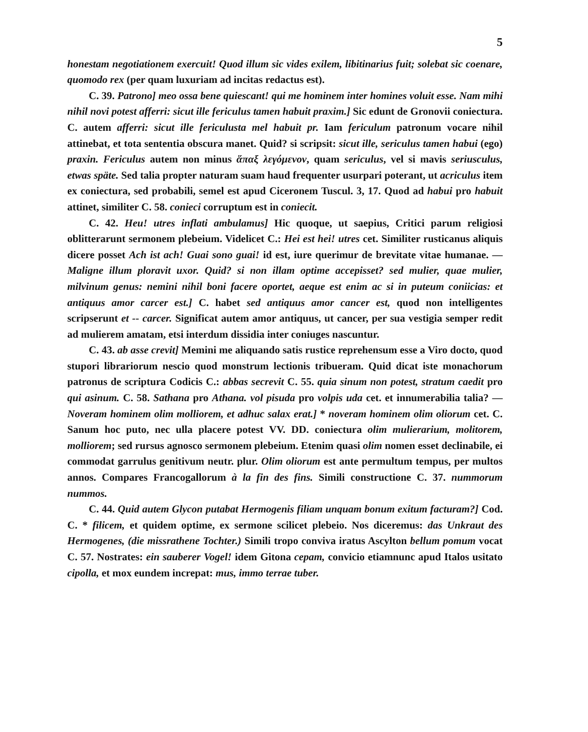5
honestam negotiationem exercuit! Quod illum sic vides exilem, libitinarius fuit; solebat sic coenare, quomodo rex (per quam luxuriam ad incitas redactus est).
C. 39. Patrono] meo ossa bene quiescant! qui me hominem inter homines voluit esse. Nam mihi nihil novi potest afferri: sicut ille fericulus tamen habuit praxim.] Sic edunt de Gronovii coniectura. C. autem afferri: sicut ille fericulusta mel habuit pr. Iam fericulum patronum vocare nihil attinebat, et tota sententia obscura manet. Quid? si scripsit: sicut ille, sericulus tamen habui (ego) praxin. Fericulus autem non minus ἅπαξ λεγόμενον, quam sericulus, vel si mavis seriusculus, etwas späte. Sed talia propter naturam suam haud frequenter usurpari poterant, ut acriculus item ex coniectura, sed probabili, semel est apud Ciceronem Tuscul. 3, 17. Quod ad habui pro habuit attinet, similiter C. 58. conieci corruptum est in coniecit.
C. 42. Heu! utres inflati ambulamus] Hic quoque, ut saepius, Critici parum religiosi oblitterarunt sermonem plebeium. Videlicet C.: Hei est hei! utres cet. Similiter rusticanus aliquis dicere posset Ach ist ach! Guai sono guai! id est, iure querimur de brevitate vitae humanae. — Maligne illum ploravit uxor. Quid? si non illam optime accepisset? sed mulier, quae mulier, milvinum genus: nemini nihil boni facere oportet, aeque est enim ac si in puteum coniicias: et antiquus amor carcer est.] C. habet sed antiquus amor cancer est, quod non intelligentes scripserunt et -- carcer. Significat autem amor antiquus, ut cancer, per sua vestigia semper redit ad mulierem amatam, etsi interdum dissidia inter coniuges nascuntur.
C. 43. ab asse crevit] Memini me aliquando satis rustice reprehensum esse a Viro docto, quod stupori librariorum nescio quod monstrum lectionis tribueram. Quid dicat iste monachorum patronus de scriptura Codicis C.: abbas secrevit C. 55. quia sinum non potest, stratum caedit pro qui asinum. C. 58. Sathana pro Athana. vol pisuda pro volpis uda cet. et innumerabilia talia? — Noveram hominem olim molliorem, et adhuc salax erat.] * noveram hominem olim oliorum cet. C. Sanum hoc puto, nec ulla placere potest VV. DD. coniectura olim mulierarium, molitorem, molliorem; sed rursus agnosco sermonem plebeium. Etenim quasi olim nomen esset declinabile, ei commodat garrulus genitivum neutr. plur. Olim oliorum est ante permultum tempus, per multos annos. Compares Francogallorum à la fin des fins. Simili constructione C. 37. nummorum nummos.
C. 44. Quid autem Glycon putabat Hermogenis filiam unquam bonum exitum facturam?] Cod. C. * filicem, et quidem optime, ex sermone scilicet plebeio. Nos diceremus: das Unkraut des Hermogenes, (die missrathene Tochter.) Simili tropo conviva iratus Ascylton bellum pomum vocat C. 57. Nostrates: ein sauberer Vogel! idem Gitona cepam, convicio etiamnunc apud Italos usitato cipolla, et mox eundem increpat: mus, immo terrae tuber.